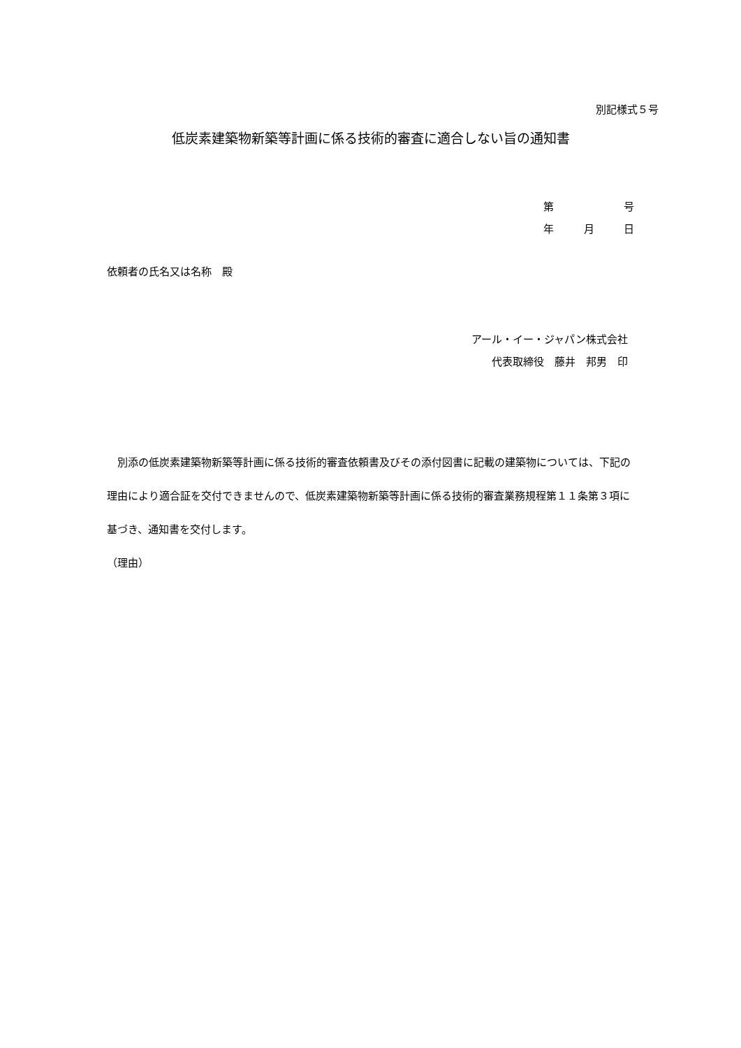別記様式５号
低炭素建築物新築等計画に係る技術的審査に適合しない旨の通知書
第 号
年 月 日
依頼者の氏名又は名称　殿
アール・イー・ジャパン株式会社
代表取締役　藤井　邦男　印
　別添の低炭素建築物新築等計画に係る技術的審査依頼書及びその添付図書に記載の建築物については、下記の理由により適合証を交付できませんので、低炭素建築物新築等計画に係る技術的審査業務規程第１１条第３項に基づき、通知書を交付します。
（理由）